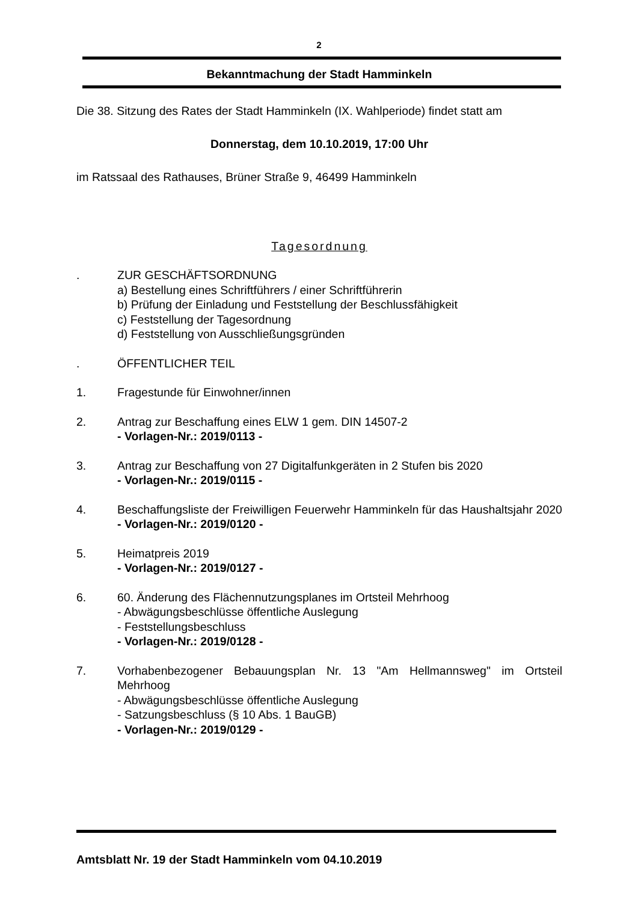2
Bekanntmachung der Stadt Hamminkeln
Die 38. Sitzung des Rates der Stadt Hamminkeln (IX. Wahlperiode) findet statt am
Donnerstag, dem 10.10.2019, 17:00 Uhr
im Ratssaal des Rathauses, Brüner Straße 9, 46499 Hamminkeln
Tagesordnung
. ZUR GESCHÄFTSORDNUNG
a) Bestellung eines Schriftführers / einer Schriftführerin
b) Prüfung der Einladung und Feststellung der Beschlussfähigkeit
c) Feststellung der Tagesordnung
d) Feststellung von Ausschließungsgründen
. ÖFFENTLICHER TEIL
1. Fragestunde für Einwohner/innen
2. Antrag zur Beschaffung eines ELW 1 gem. DIN 14507-2
- Vorlagen-Nr.: 2019/0113 -
3. Antrag zur Beschaffung von 27 Digitalfunkgeräten in 2 Stufen bis 2020
- Vorlagen-Nr.: 2019/0115 -
4. Beschaffungsliste der Freiwilligen Feuerwehr Hamminkeln für das Haushaltsjahr 2020
- Vorlagen-Nr.: 2019/0120 -
5. Heimatpreis 2019
- Vorlagen-Nr.: 2019/0127 -
6. 60. Änderung des Flächennutzungsplanes im Ortsteil Mehrhoog
- Abwägungsbeschlüsse öffentliche Auslegung
- Feststellungsbeschluss
- Vorlagen-Nr.: 2019/0128 -
7. Vorhabenbezogener Bebauungsplan Nr. 13 "Am Hellmannsweg" im Ortsteil Mehrhoog
- Abwägungsbeschlüsse öffentliche Auslegung
- Satzungsbeschluss (§ 10 Abs. 1 BauGB)
- Vorlagen-Nr.: 2019/0129 -
Amtsblatt Nr. 19 der Stadt Hamminkeln vom 04.10.2019